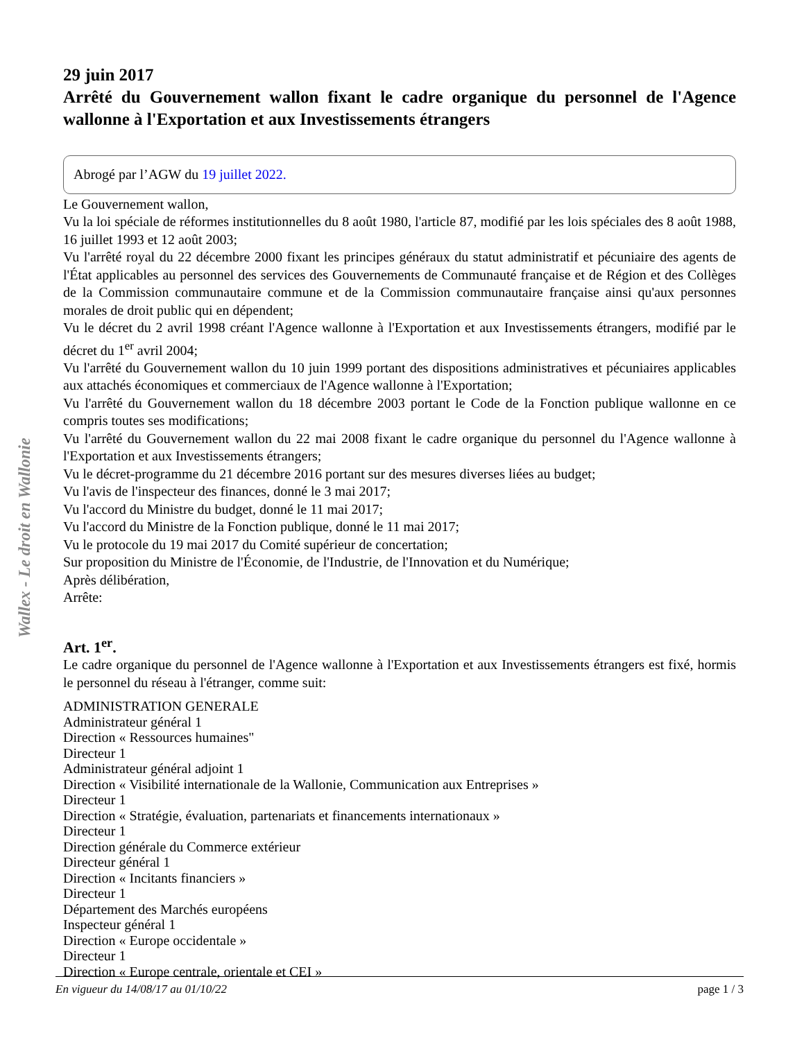29 juin 2017
Arrêté du Gouvernement wallon fixant le cadre organique du personnel de l'Agence wallonne à l'Exportation et aux Investissements étrangers
Abrogé par l’AGW du 19 juillet 2022.
Le Gouvernement wallon,
Vu la loi spéciale de réformes institutionnelles du 8 août 1980, l'article 87, modifié par les lois spéciales des 8 août 1988, 16 juillet 1993 et 12 août 2003;
Vu l'arrêté royal du 22 décembre 2000 fixant les principes généraux du statut administratif et pécuniaire des agents de l'État applicables au personnel des services des Gouvernements de Communauté française et de Région et des Collèges de la Commission communautaire commune et de la Commission communautaire française ainsi qu'aux personnes morales de droit public qui en dépendent;
Vu le décret du 2 avril 1998 créant l'Agence wallonne à l'Exportation et aux Investissements étrangers, modifié par le décret du 1<sup>er</sup> avril 2004;
Vu l'arrêté du Gouvernement wallon du 10 juin 1999 portant des dispositions administratives et pécuniaires applicables aux attachés économiques et commerciaux de l'Agence wallonne à l'Exportation;
Vu l'arrêté du Gouvernement wallon du 18 décembre 2003 portant le Code de la Fonction publique wallonne en ce compris toutes ses modifications;
Vu l'arrêté du Gouvernement wallon du 22 mai 2008 fixant le cadre organique du personnel du l'Agence wallonne à l'Exportation et aux Investissements étrangers;
Vu le décret-programme du 21 décembre 2016 portant sur des mesures diverses liées au budget;
Vu l'avis de l'inspecteur des finances, donné le 3 mai 2017;
Vu l'accord du Ministre du budget, donné le 11 mai 2017;
Vu l'accord du Ministre de la Fonction publique, donné le 11 mai 2017;
Vu le protocole du 19 mai 2017 du Comité supérieur de concertation;
Sur proposition du Ministre de l'Économie, de l'Industrie, de l'Innovation et du Numérique;
Après délibération,
Arrête:
Art. 1<sup>er</sup>.
Le cadre organique du personnel de l'Agence wallonne à l'Exportation et aux Investissements étrangers est fixé, hormis le personnel du réseau à l'étranger, comme suit:
ADMINISTRATION GENERALE
Administrateur général 1
Direction « Ressources humaines"
Directeur 1
Administrateur général adjoint 1
Direction « Visibilité internationale de la Wallonie, Communication aux Entreprises »
Directeur 1
Direction « Stratégie, évaluation, partenariats et financements internationaux »
Directeur 1
Direction générale du Commerce extérieur
Directeur général 1
Direction « Incitants financiers »
Directeur 1
Département des Marchés européens
Inspecteur général 1
Direction « Europe occidentale »
Directeur 1
Direction « Europe centrale, orientale et CEI »
Wallex - Le droit en Wallonie
En vigueur du 14/08/17 au 01/10/22 page 1 / 3